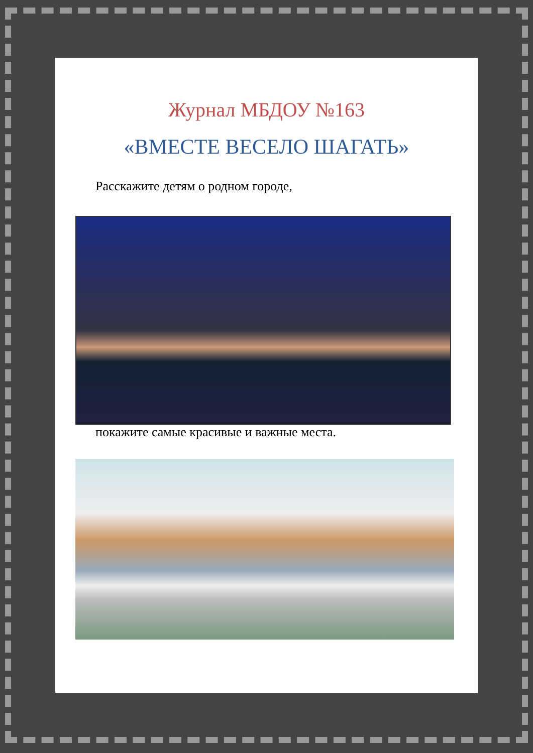Журнал МБДОУ №163
«ВМЕСТЕ ВЕСЕЛО ШАГАТЬ»
Расскажите детям о родном городе,
покажите самые красивые и важные места.